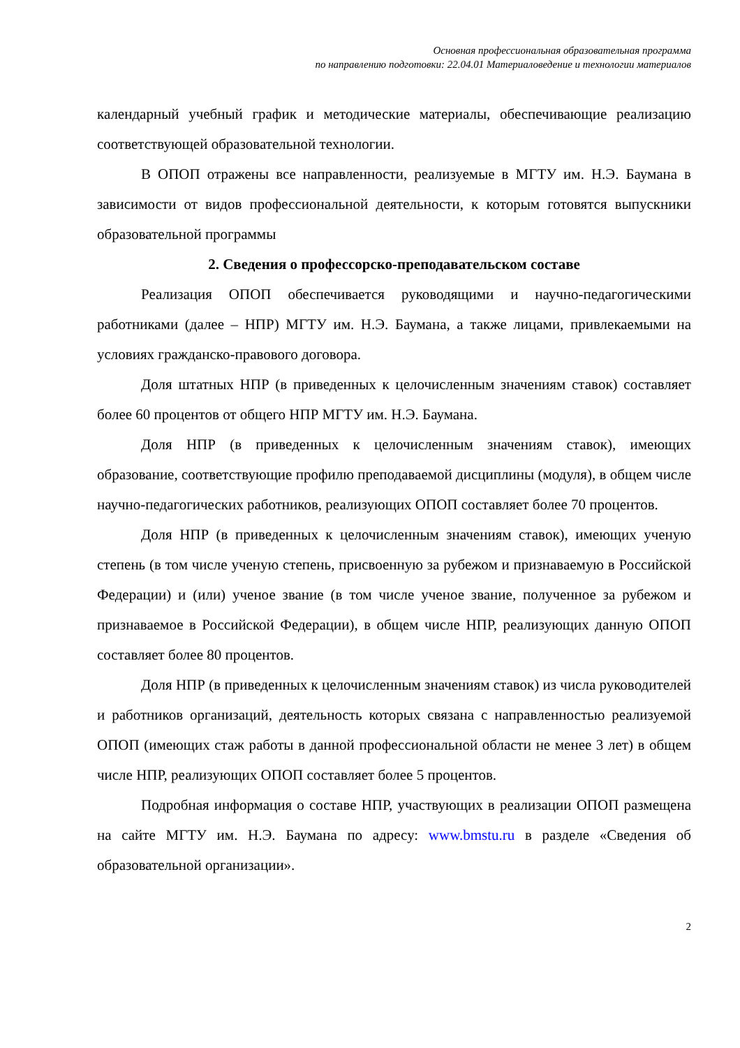Основная профессиональная образовательная программа
по направлению подготовки: 22.04.01 Материаловедение и технологии материалов
календарный учебный график и методические материалы, обеспечивающие реализацию соответствующей образовательной технологии.
В ОПОП отражены все направленности, реализуемые в МГТУ им. Н.Э. Баумана в зависимости от видов профессиональной деятельности, к которым готовятся выпускники образовательной программы
2. Сведения о профессорско-преподавательском составе
Реализация ОПОП обеспечивается руководящими и научно-педагогическими работниками (далее – НПР) МГТУ им. Н.Э. Баумана, а также лицами, привлекаемыми на условиях гражданско-правового договора.
Доля штатных НПР (в приведенных к целочисленным значениям ставок) составляет более 60 процентов от общего НПР МГТУ им. Н.Э. Баумана.
Доля НПР (в приведенных к целочисленным значениям ставок), имеющих образование, соответствующие профилю преподаваемой дисциплины (модуля), в общем числе научно-педагогических работников, реализующих ОПОП составляет более 70 процентов.
Доля НПР (в приведенных к целочисленным значениям ставок), имеющих ученую степень (в том числе ученую степень, присвоенную за рубежом и признаваемую в Российской Федерации) и (или) ученое звание (в том числе ученое звание, полученное за рубежом и признаваемое в Российской Федерации), в общем числе НПР, реализующих данную ОПОП составляет более 80 процентов.
Доля НПР (в приведенных к целочисленным значениям ставок) из числа руководителей и работников организаций, деятельность которых связана с направленностью реализуемой ОПОП (имеющих стаж работы в данной профессиональной области не менее 3 лет) в общем числе НПР, реализующих ОПОП составляет более 5 процентов.
Подробная информация о составе НПР, участвующих в реализации ОПОП размещена на сайте МГТУ им. Н.Э. Баумана по адресу: www.bmstu.ru в разделе «Сведения об образовательной организации».
2